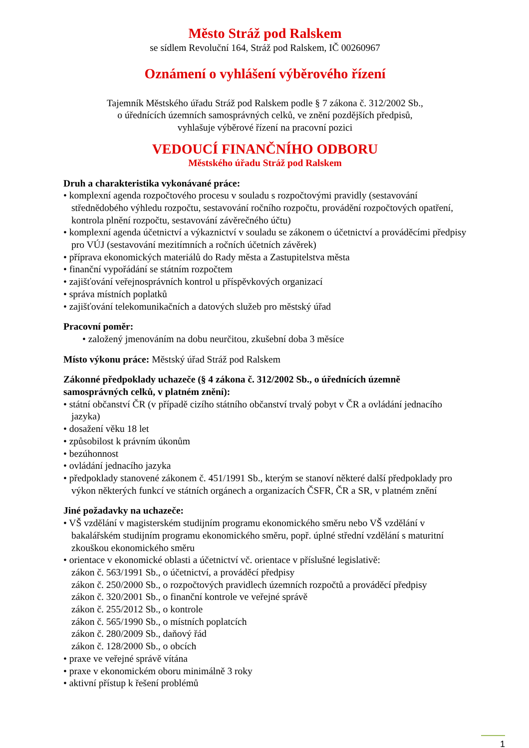Město Stráž pod Ralskem
se sídlem Revoluční 164, Stráž pod Ralskem, IČ 00260967
Oznámení o vyhlášení výběrového řízení
Tajemník Městského úřadu Stráž pod Ralskem podle § 7 zákona č. 312/2002 Sb.,
o úřednících územních samosprávných celků, ve znění pozdějších předpisů,
vyhlašuje výběrové řízení na pracovní pozici
VEDOUCÍ FINANČNÍHO ODBORU
Městského úřadu Stráž pod Ralskem
Druh a charakteristika vykonávané práce:
• komplexní agenda rozpočtového procesu v souladu s rozpočtovými pravidly (sestavování střednědobého výhledu rozpočtu, sestavování ročního rozpočtu, provádění rozpočtových opatření, kontrola plnění rozpočtu, sestavování závěrečného účtu)
• komplexní agenda účetnictví a výkaznictví v souladu se zákonem o účetnictví a prováděcími předpisy pro VÚJ (sestavování mezitímních a ročních účetních závěrek)
• příprava ekonomických materiálů do Rady města a Zastupitelstva města
• finanční vypořádání se státním rozpočtem
• zajišťování veřejnosprávních kontrol u příspěvkových organizací
• správa místních poplatků
• zajišťování telekomunikačních a datových služeb pro městský úřad
Pracovní poměr:
• založený jmenováním na dobu neurčitou, zkušební doba 3 měsíce
Místo výkonu práce: Městský úřad Stráž pod Ralskem
Zákonné předpoklady uchazeče (§ 4 zákona č. 312/2002 Sb., o úřednících územně samosprávných celků, v platném znění):
• státní občanství ČR (v případě cizího státního občanství trvalý pobyt v ČR a ovládání jednacího jazyka)
• dosažení věku 18 let
• způsobilost k právním úkonům
• bezúhonnost
• ovládání jednacího jazyka
• předpoklady stanovené zákonem č. 451/1991 Sb., kterým se stanoví některé další předpoklady pro výkon některých funkcí ve státních orgánech a organizacích ČSFR, ČR a SR, v platném znění
Jiné požadavky na uchazeče:
• VŠ vzdělání v magisterském studijním programu ekonomického směru nebo VŠ vzdělání v bakalářském studijním programu ekonomického směru, popř. úplné střední vzdělání s maturitní zkouškou ekonomického směru
• orientace v ekonomické oblasti a účetnictví vč. orientace v příslušné legislativě:
zákon č. 563/1991 Sb., o účetnictví, a prováděcí předpisy
zákon č. 250/2000 Sb., o rozpočtových pravidlech územních rozpočtů a prováděcí předpisy
zákon č. 320/2001 Sb., o finanční kontrole ve veřejné správě
zákon č. 255/2012 Sb., o kontrole
zákon č. 565/1990 Sb., o místních poplatcích
zákon č. 280/2009 Sb., daňový řád
zákon č. 128/2000 Sb., o obcích
• praxe ve veřejné správě vítána
• praxe v ekonomickém oboru minimálně 3 roky
• aktivní přístup k řešení problémů
1